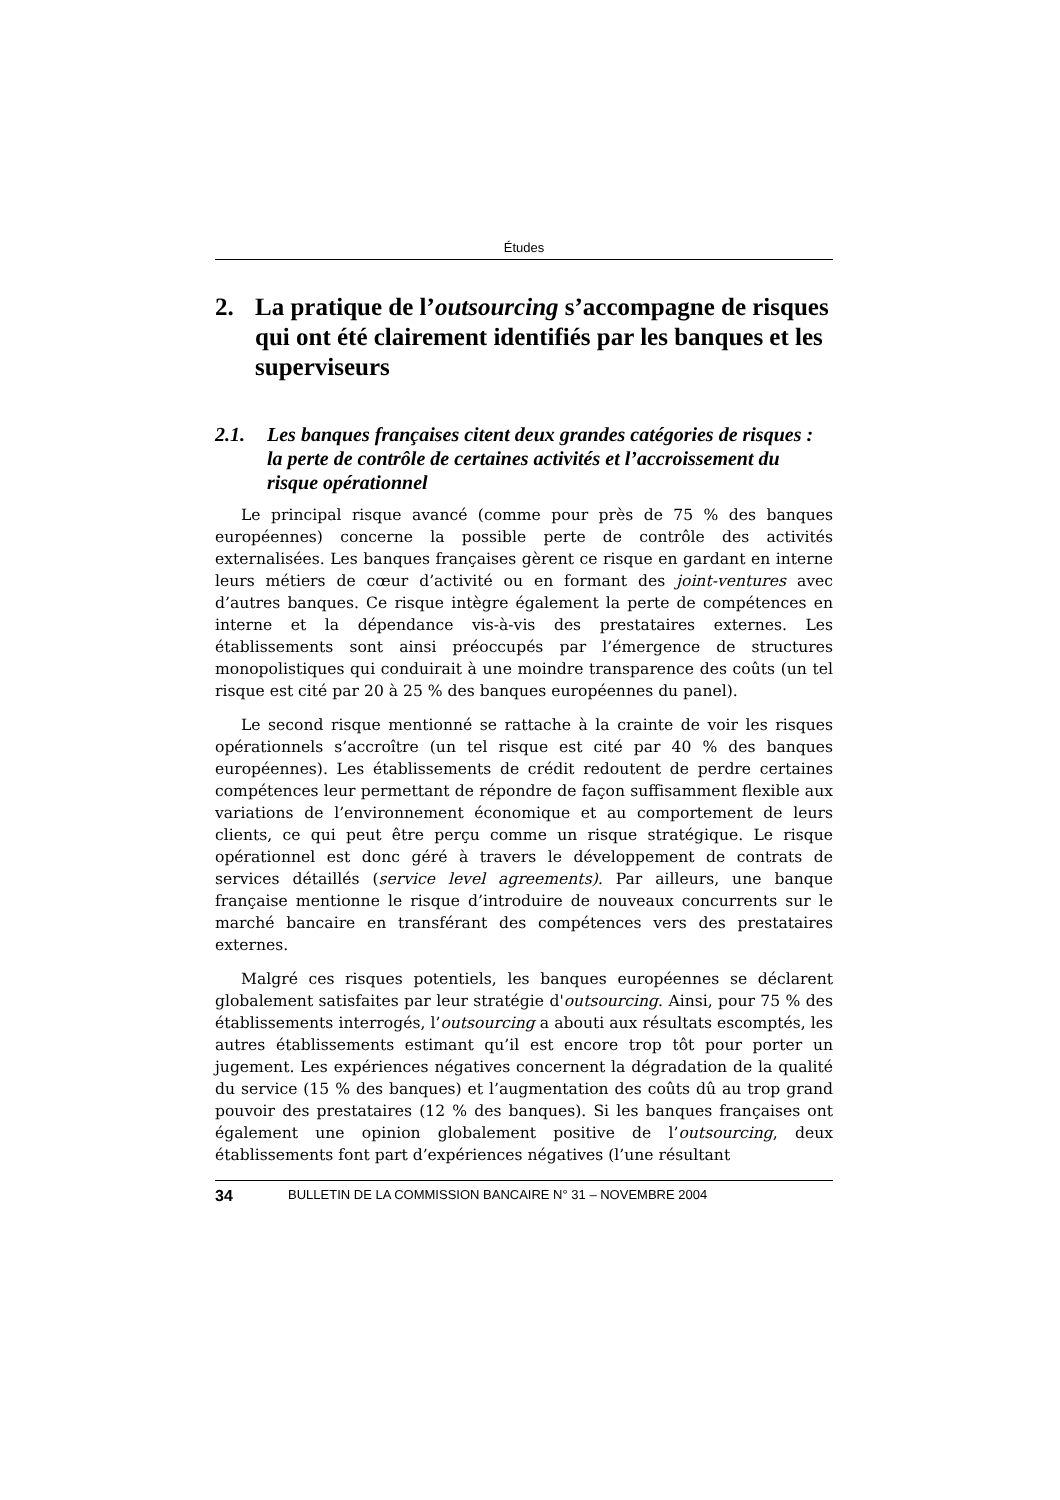Études
2. La pratique de l’outsourcing s’accompagne de risques qui ont été clairement identifiés par les banques et les superviseurs
2.1. Les banques françaises citent deux grandes catégories de risques : la perte de contrôle de certaines activités et l’accroissement du risque opérationnel
Le principal risque avancé (comme pour près de 75 % des banques européennes) concerne la possible perte de contrôle des activités externalisées. Les banques françaises gèrent ce risque en gardant en interne leurs métiers de cœur d’activité ou en formant des joint-ventures avec d’autres banques. Ce risque intègre également la perte de compétences en interne et la dépendance vis-à-vis des prestataires externes. Les établissements sont ainsi préoccupés par l’émergence de structures monopolistiques qui conduirait à une moindre transparence des coûts (un tel risque est cité par 20 à 25 % des banques européennes du panel).
Le second risque mentionné se rattache à la crainte de voir les risques opérationnels s’accroître (un tel risque est cité par 40 % des banques européennes). Les établissements de crédit redoutent de perdre certaines compétences leur permettant de répondre de façon suffisamment flexible aux variations de l’environnement économique et au comportement de leurs clients, ce qui peut être perçu comme un risque stratégique. Le risque opérationnel est donc géré à travers le développement de contrats de services détaillés (service level agreements). Par ailleurs, une banque française mentionne le risque d’introduire de nouveaux concurrents sur le marché bancaire en transférant des compétences vers des prestataires externes.
Malgré ces risques potentiels, les banques européennes se déclarent globalement satisfaites par leur stratégie d'outsourcing. Ainsi, pour 75 % des établissements interrogés, l’outsourcing a abouti aux résultats escomptés, les autres établissements estimant qu’il est encore trop tôt pour porter un jugement. Les expériences négatives concernent la dégradation de la qualité du service (15 % des banques) et l’augmentation des coûts dû au trop grand pouvoir des prestataires (12 % des banques). Si les banques françaises ont également une opinion globalement positive de l’outsourcing, deux établissements font part d’expériences négatives (l’une résultant
34 BULLETIN DE LA COMMISSION BANCAIRE N° 31 – NOVEMBRE 2004